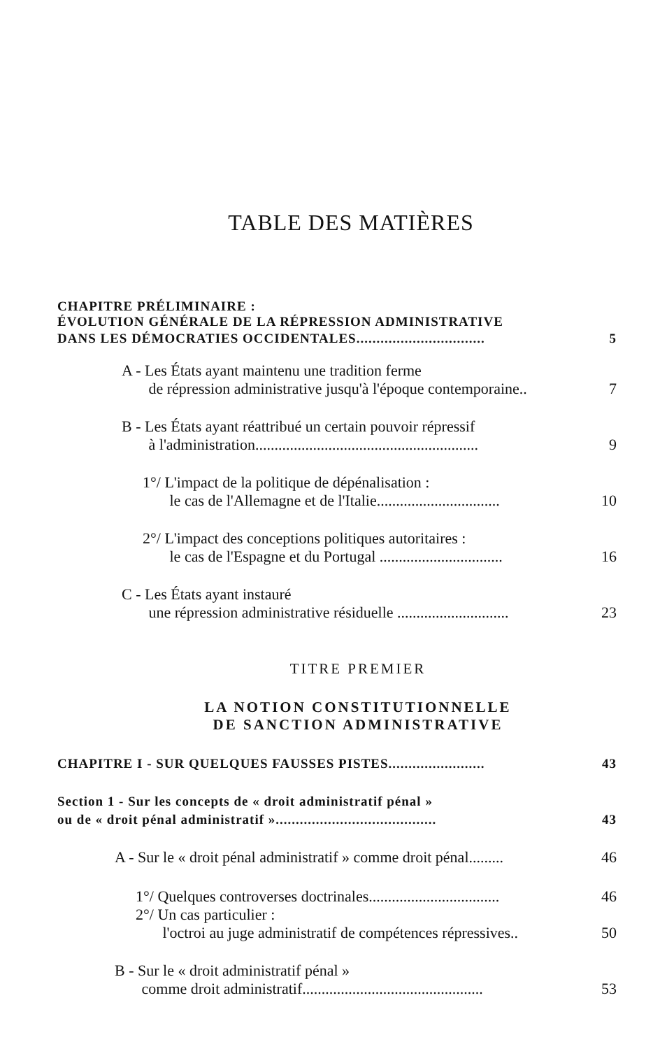TABLE DES MATIÈRES
CHAPITRE PRÉLIMINAIRE :
ÉVOLUTION GÉNÉRALE DE LA RÉPRESSION ADMINISTRATIVE
DANS LES DÉMOCRATIES OCCIDENTALES................................ 5
A - Les États ayant maintenu une tradition ferme
de répression administrative jusqu'à l'époque contemporaine..
7
B - Les États ayant réattribué un certain pouvoir répressif
à l'administration..........................................................
9
1°/ L'impact de la politique de dépénalisation :
le cas de l'Allemagne et de l'Italie................................
10
2°/ L'impact des conceptions politiques autoritaires :
le cas de l'Espagne et du Portugal ................................
16
C - Les États ayant instauré
une répression administrative résiduelle .............................
23
TITRE PREMIER
LA NOTION CONSTITUTIONNELLE
DE SANCTION ADMINISTRATIVE
CHAPITRE I - SUR QUELQUES FAUSSES PISTES........................ 43
Section 1 - Sur les concepts de « droit administratif pénal »
ou de « droit pénal administratif »........................................
43
A - Sur le « droit pénal administratif » comme droit pénal......... 46
1°/ Quelques controverses doctrinales.................................. 46
2°/ Un cas particulier :
l'octroi au juge administratif de compétences répressives..
50
B - Sur le « droit administratif pénal »
comme droit administratif...............................................
53